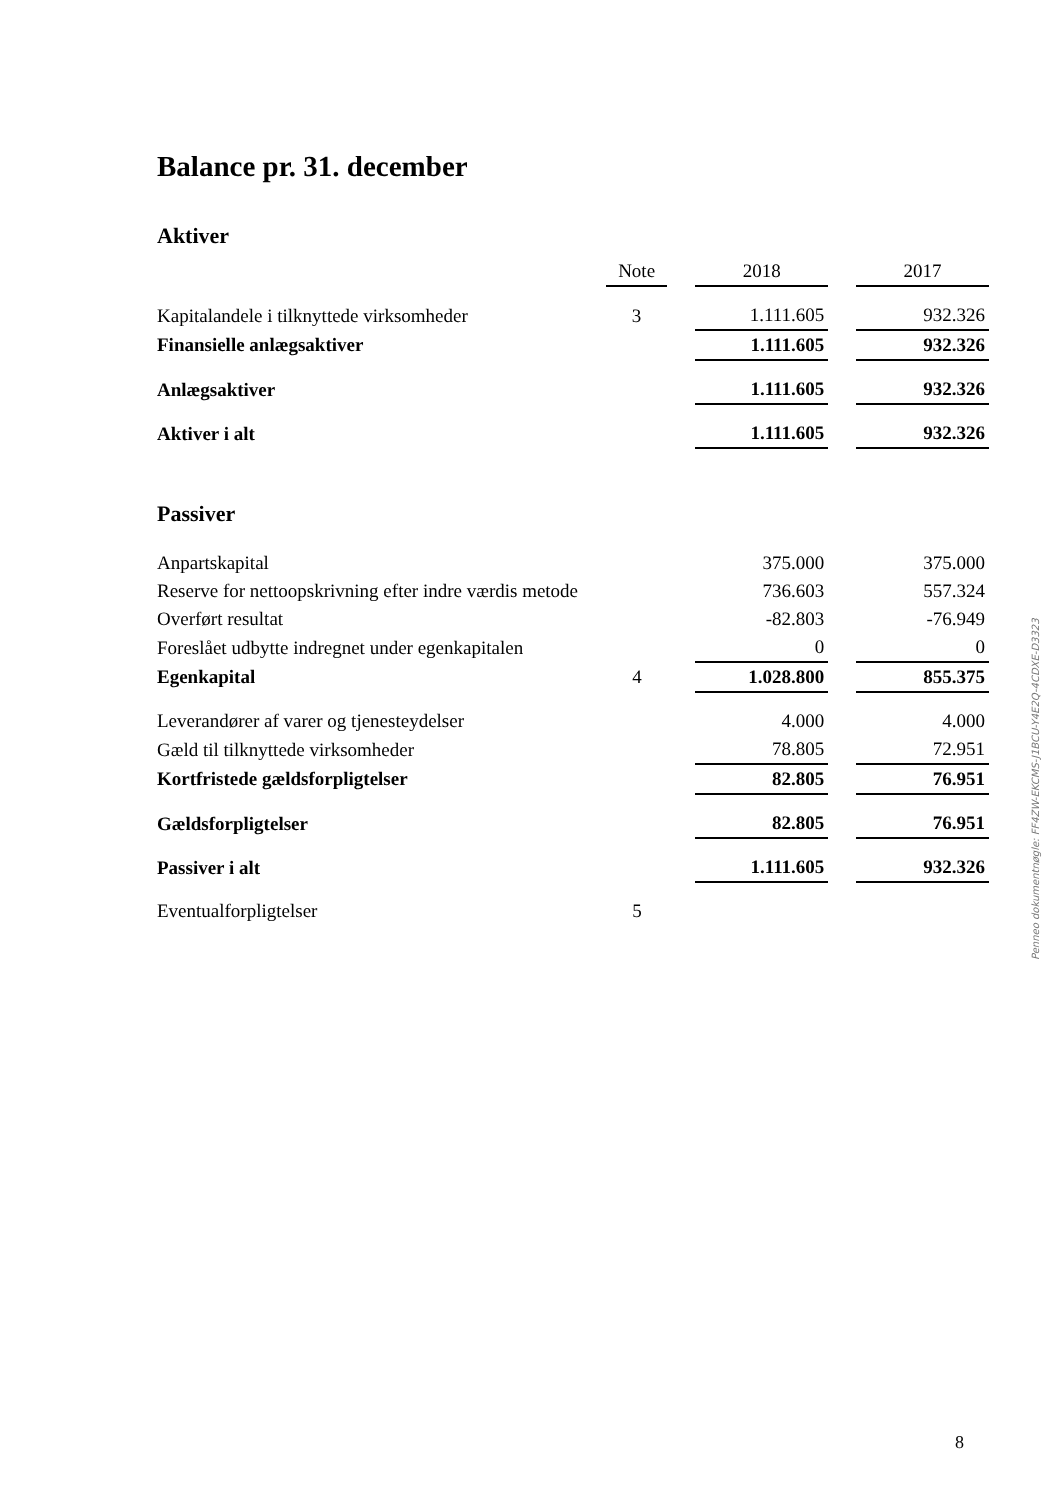Balance pr. 31. december
Aktiver
| | Note | | 2018 | | 2017 |
| --- | --- | --- | --- | --- | --- |
| Kapitalandele i tilknyttede virksomheder | 3 | | 1.111.605 | | 932.326 |
| Finansielle anlægsaktiver | | | 1.111.605 | | 932.326 |
| Anlægsaktiver | | | 1.111.605 | | 932.326 |
| Aktiver i alt | | | 1.111.605 | | 932.326 |
Passiver
| Anpartskapital | | | 375.000 | | 375.000 |
| Reserve for nettoopskrivning efter indre værdis metode | | | 736.603 | | 557.324 |
| Overført resultat | | | -82.803 | | -76.949 |
| Foreslået udbytte indregnet under egenkapitalen | | | 0 | | 0 |
| Egenkapital | 4 | | 1.028.800 | | 855.375 |
| Leverandører af varer og tjenesteydelser | | | 4.000 | | 4.000 |
| Gæld til tilknyttede virksomheder | | | 78.805 | | 72.951 |
| Kortfristede gældsforpligtelser | | | 82.805 | | 76.951 |
| Gældsforpligtelser | | | 82.805 | | 76.951 |
| Passiver i alt | | | 1.111.605 | | 932.326 |
| Eventualforpligtelser | 5 | | | | |
Penneo dokumentnøgle: FF4ZW-EKCMS-J1BCU-Y4E2Q-4CDXE-D3323
8